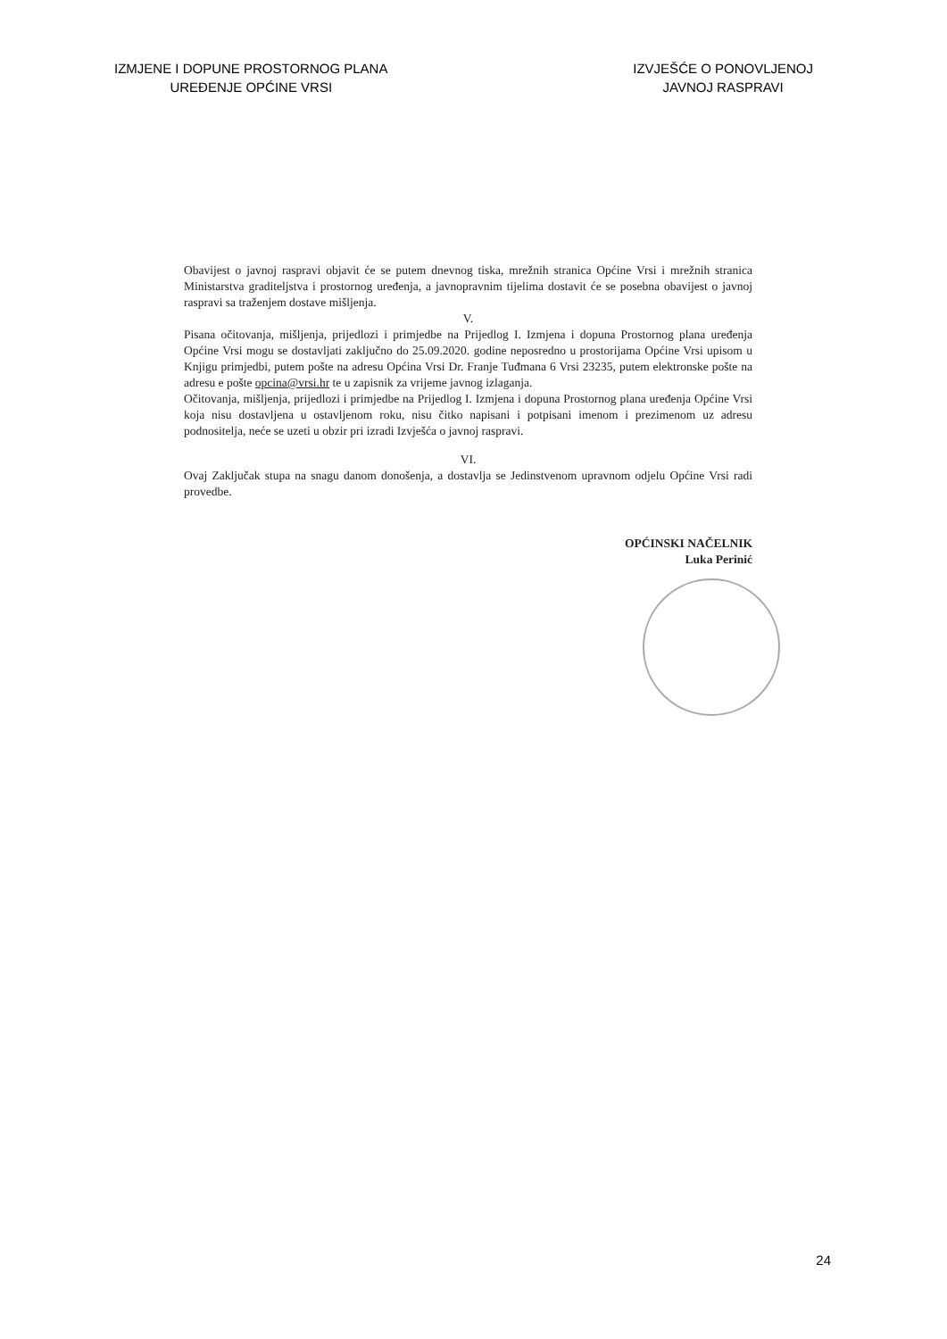IZMJENE I DOPUNE PROSTORNOG PLANA
UREĐENJE OPĆINE VRSI
IZVJEŠĆE O PONOVLJENOJ
JAVNOJ RASPRAVI
Obavijest o javnoj raspravi objavit će se putem dnevnog tiska, mrežnih stranica Općine Vrsi i mrežnih stranica Ministarstva graditeljstva i prostornog uređenja, a javnopravnim tijelima dostavit će se posebna obavijest o javnoj raspravi sa traženjem dostave mišljenja.
V.
Pisana očitovanja, mišljenja, prijedlozi i primjedbe na Prijedlog I. Izmjena i dopuna Prostornog plana uređenja Općine Vrsi mogu se dostavljati zaključno do 25.09.2020. godine neposredno u prostorijama Općine Vrsi upisom u Knjigu primjedbi, putem pošte na adresu Općina Vrsi Dr. Franje Tuđmana 6 Vrsi 23235, putem elektronske pošte na adresu e pošte opcina@vrsi.hr te u zapisnik za vrijeme javnog izlaganja.
Očitovanja, mišljenja, prijedlozi i primjedbe na Prijedlog I. Izmjena i dopuna Prostornog plana uređenja Općine Vrsi koja nisu dostavljena u ostavljenom roku, nisu čitko napisani i potpisani imenom i prezimenom uz adresu podnositelja, neće se uzeti u obzir pri izradi Izvješća o javnoj raspravi.
VI.
Ovaj Zaključak stupa na snagu danom donošenja, a dostavlja se Jedinstvenom upravnom odjelu Općine Vrsi radi provedbe.
OPĆINSKI NAČELNIK
Luka Perinić
24